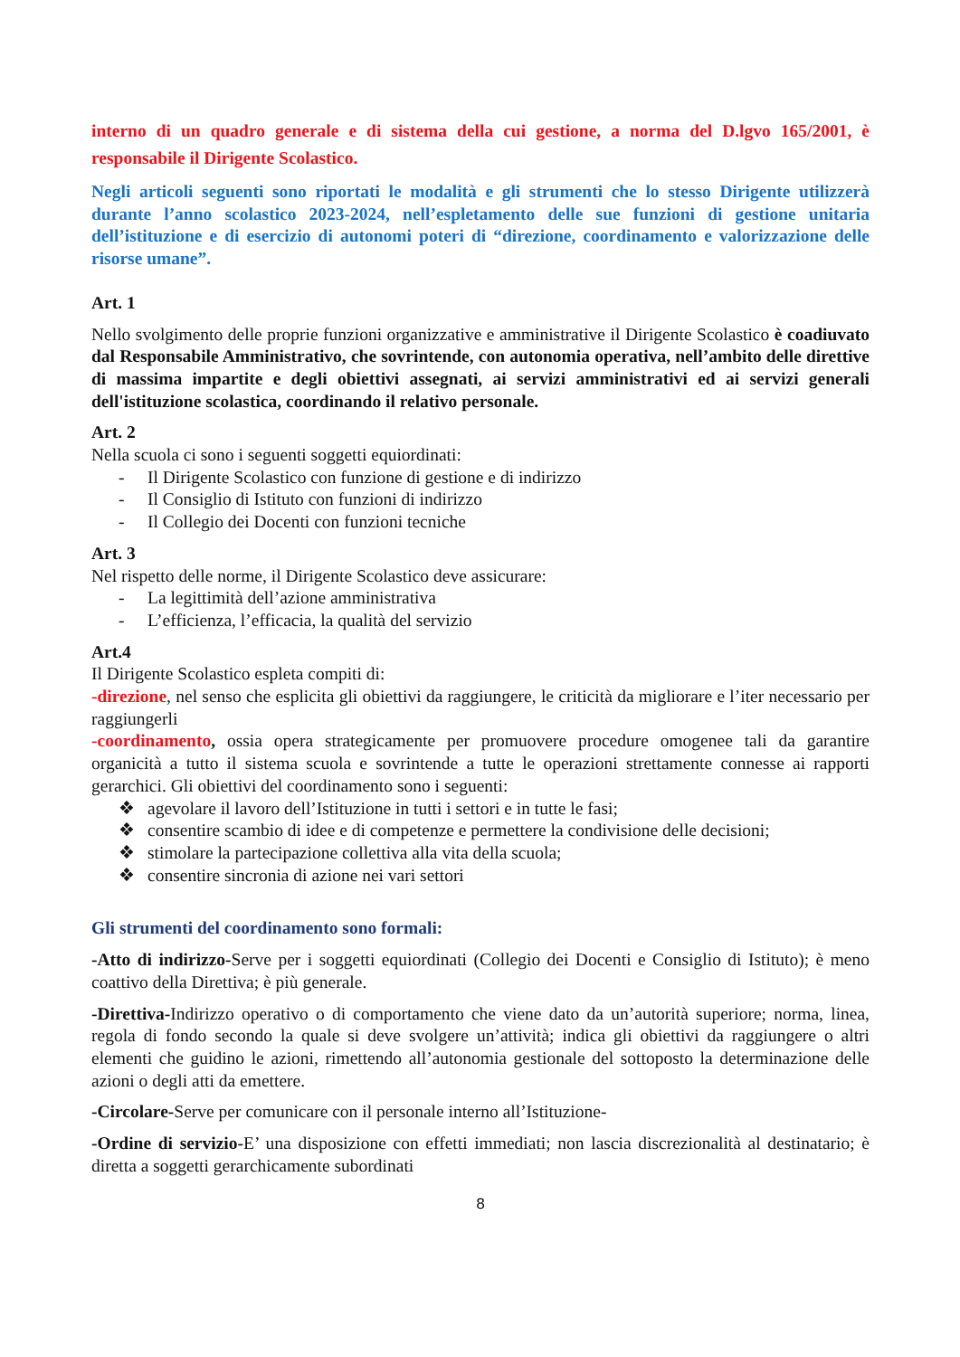interno di un quadro generale e di sistema della cui gestione, a norma del D.lgvo 165/2001, è responsabile il Dirigente Scolastico.
Negli articoli seguenti sono riportati le modalità e gli strumenti che lo stesso Dirigente utilizzerà durante l’anno scolastico 2023-2024, nell’espletamento delle sue funzioni di gestione unitaria dell’istituzione e di esercizio di autonomi poteri di “direzione, coordinamento e valorizzazione delle risorse umane”.
Art. 1
Nello svolgimento delle proprie funzioni organizzative e amministrative il Dirigente Scolastico è coadiuvato dal Responsabile Amministrativo, che sovrintende, con autonomia operativa, nell’ambito delle direttive di massima impartite e degli obiettivi assegnati, ai servizi amministrativi ed ai servizi generali dell'istituzione scolastica, coordinando il relativo personale.
Art. 2
Nella scuola ci sono i seguenti soggetti equiordinati:
- Il Dirigente Scolastico con funzione di gestione e di indirizzo
- Il Consiglio di Istituto con funzioni di indirizzo
- Il Collegio dei Docenti con funzioni tecniche
Art. 3
Nel rispetto delle norme, il Dirigente Scolastico deve assicurare:
- La legittimità dell’azione amministrativa
- L’efficienza, l’efficacia, la qualità del servizio
Art.4
Il Dirigente Scolastico espleta compiti di:
-direzione, nel senso che esplicita gli obiettivi da raggiungere, le criticità da migliorare e l’iter necessario per raggiungerli
-coordinamento, ossia opera strategicamente per promuovere procedure omogenee tali da garantire organicità a tutto il sistema scuola e sovrintende a tutte le operazioni strettamente connesse ai rapporti gerarchici. Gli obiettivi del coordinamento sono i seguenti:
❖ agevolare il lavoro dell’Istituzione in tutti i settori e in tutte le fasi;
❖ consentire scambio di idee e di competenze e permettere la condivisione delle decisioni;
❖ stimolare la partecipazione collettiva alla vita della scuola;
❖ consentire sincronia di azione nei vari settori
Gli strumenti del coordinamento sono formali:
-Atto di indirizzo-Serve per i soggetti equiordinati (Collegio dei Docenti e Consiglio di Istituto); è meno coattivo della Direttiva; è più generale.
-Direttiva-Indirizzo operativo o di comportamento che viene dato da un’autorità superiore; norma, linea, regola di fondo secondo la quale si deve svolgere un’attività; indica gli obiettivi da raggiungere o altri elementi che guidino le azioni, rimettendo all’autonomia gestionale del sottoposto la determinazione delle azioni o degli atti da emettere.
-Circolare-Serve per comunicare con il personale interno all’Istituzione-
-Ordine di servizio-E’ una disposizione con effetti immediati; non lascia discrezionalità al destinatario; è diretta a soggetti gerarchicamente subordinati
8